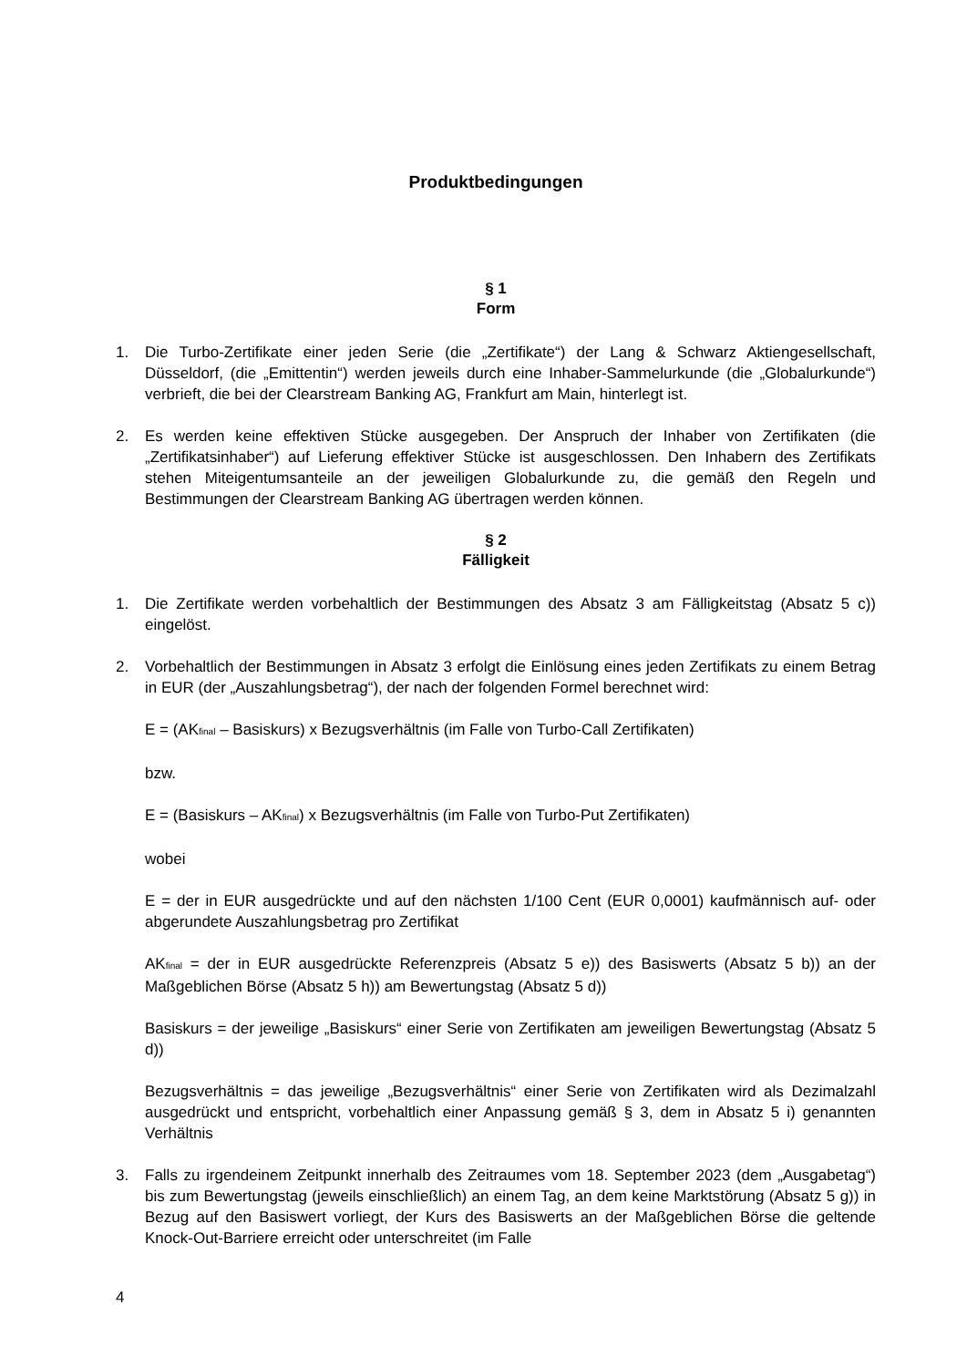Produktbedingungen
§ 1
Form
1. Die Turbo-Zertifikate einer jeden Serie (die „Zertifikate“) der Lang & Schwarz Aktiengesellschaft, Düsseldorf, (die „Emittentin“) werden jeweils durch eine Inhaber-Sammelurkunde (die „Globalurkunde“) verbrieft, die bei der Clearstream Banking AG, Frankfurt am Main, hinterlegt ist.
2. Es werden keine effektiven Stücke ausgegeben. Der Anspruch der Inhaber von Zertifikaten (die „Zertifikatsinhaber“) auf Lieferung effektiver Stücke ist ausgeschlossen. Den Inhabern des Zertifikats stehen Miteigentumsanteile an der jeweiligen Globalurkunde zu, die gemäß den Regeln und Bestimmungen der Clearstream Banking AG übertragen werden können.
§ 2
Fälligkeit
1. Die Zertifikate werden vorbehaltlich der Bestimmungen des Absatz 3 am Fälligkeitstag (Absatz 5 c)) eingelöst.
2. Vorbehaltlich der Bestimmungen in Absatz 3 erfolgt die Einlösung eines jeden Zertifikats zu einem Betrag in EUR (der „Auszahlungsbetrag“), der nach der folgenden Formel berechnet wird:
E = (AK<sub>final</sub> – Basiskurs) x Bezugsverhältnis (im Falle von Turbo-Call Zertifikaten)
bzw.
E = (Basiskurs – AK<sub>final</sub>) x Bezugsverhältnis (im Falle von Turbo-Put Zertifikaten)
wobei
E = der in EUR ausgedrückte und auf den nächsten 1/100 Cent (EUR 0,0001) kaufmännisch auf- oder abgerundete Auszahlungsbetrag pro Zertifikat
AK<sub>final</sub> = der in EUR ausgedrückte Referenzpreis (Absatz 5 e)) des Basiswerts (Absatz 5 b)) an der Maßgeblichen Börse (Absatz 5 h)) am Bewertungstag (Absatz 5 d))
Basiskurs = der jeweilige „Basiskurs“ einer Serie von Zertifikaten am jeweiligen Bewertungstag (Absatz 5 d))
Bezugsverhältnis = das jeweilige „Bezugsverhältnis“ einer Serie von Zertifikaten wird als Dezimalzahl ausgedrückt und entspricht, vorbehaltlich einer Anpassung gemäß § 3, dem in Absatz 5 i) genannten Verhältnis
3. Falls zu irgendeinem Zeitpunkt innerhalb des Zeitraumes vom 18. September 2023 (dem „Ausgabetag“) bis zum Bewertungstag (jeweils einschließlich) an einem Tag, an dem keine Marktstörung (Absatz 5 g)) in Bezug auf den Basiswert vorliegt, der Kurs des Basiswerts an der Maßgeblichen Börse die geltende Knock-Out-Barriere erreicht oder unterschreitet (im Falle
4